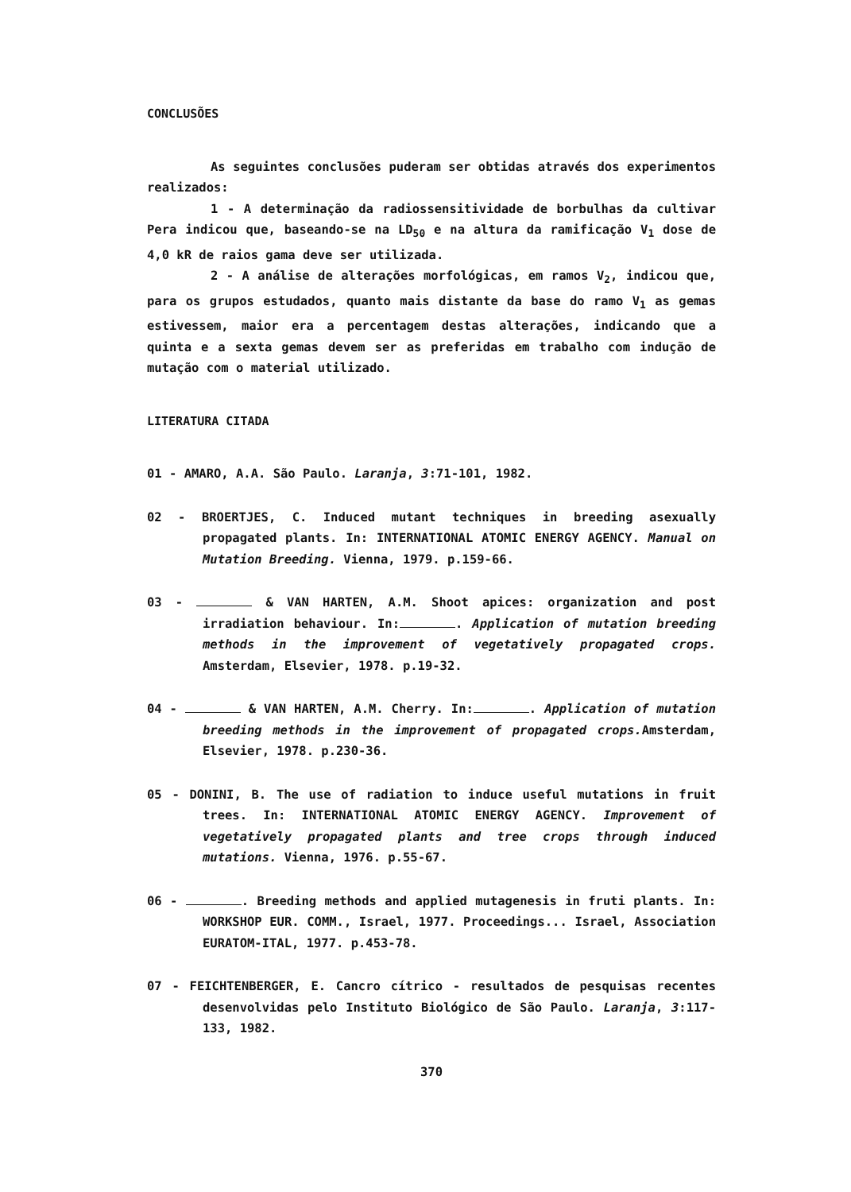CONCLUSÕES
As seguintes conclusões puderam ser obtidas através dos experimentos realizados:
1 - A determinação da radiossensitividade de borbulhas da cultivar Pera indicou que, baseando-se na LD<sub>50</sub> e na altura da ramificação V<sub>1</sub> dose de 4,0 kR de raios gama deve ser utilizada.
2 - A análise de alterações morfológicas, em ramos V<sub>2</sub>, indicou que, para os grupos estudados, quanto mais distante da base do ramo V<sub>1</sub> as gemas estivessem, maior era a percentagem destas alterações, indicando que a quinta e a sexta gemas devem ser as preferidas em trabalho com indução de mutação com o material utilizado.
LITERATURA CITADA
01 - AMARO, A.A. São Paulo. Laranja, 3:71-101, 1982.
02 - BROERTJES, C. Induced mutant techniques in breeding asexually propagated plants. In: INTERNATIONAL ATOMIC ENERGY AGENCY. Manual on Mutation Breeding. Vienna, 1979. p.159-66.
03 - & VAN HARTEN, A.M. Shoot apices: organization and post irradiation behaviour. In: . Application of mutation breeding methods in the improvement of vegetatively propagated crops. Amsterdam, Elsevier, 1978. p.19-32.
04 - & VAN HARTEN, A.M. Cherry. In: . Application of mutation breeding methods in the improvement of propagated crops. Amsterdam, Elsevier, 1978. p.230-36.
05 - DONINI, B. The use of radiation to induce useful mutations in fruit trees. In: INTERNATIONAL ATOMIC ENERGY AGENCY. Improvement of vegetatively propagated plants and tree crops through induced mutations. Vienna, 1976. p.55-67.
06 - . Breeding methods and applied mutagenesis in fruti plants. In: WORKSHOP EUR. COMM., Israel, 1977. Proceedings... Israel, Association EURATOM-ITAL, 1977. p.453-78.
07 - FEICHTENBERGER, E. Cancro cítrico - resultados de pesquisas recentes desenvolvidas pelo Instituto Biológico de São Paulo. Laranja, 3:117-133, 1982.
370